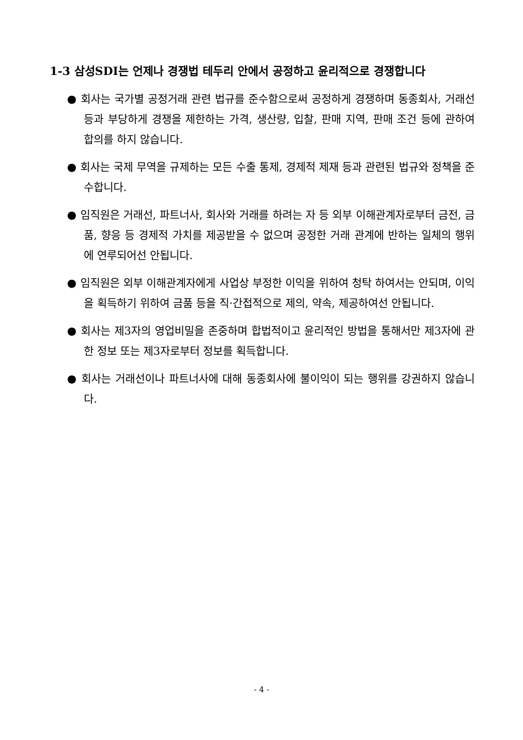1-3 삼성SDI는 언제나 경쟁법 테두리 안에서 공정하고 윤리적으로 경쟁합니다
● 회사는 국가별 공정거래 관련 법규를 준수함으로써 공정하게 경쟁하며 동종회사, 거래선 등과 부당하게 경쟁을 제한하는 가격, 생산량, 입찰, 판매 지역, 판매 조건 등에 관하여 합의를 하지 않습니다.
● 회사는 국제 무역을 규제하는 모든 수출 통제, 경제적 제재 등과 관련된 법규와 정책을 준수합니다.
● 임직원은 거래선, 파트너사, 회사와 거래를 하려는 자 등 외부 이해관계자로부터 금전, 금품, 향응 등 경제적 가치를 제공받을 수 없으며 공정한 거래 관계에 반하는 일체의 행위에 연루되어선 안됩니다.
● 임직원은 외부 이해관계자에게 사업상 부정한 이익을 위하여 청탁 하여서는 안되며, 이익을 획득하기 위하여 금품 등을 직·간접적으로 제의, 약속, 제공하여선 안됩니다.
● 회사는 제3자의 영업비밀을 존중하며 합법적이고 윤리적인 방법을 통해서만 제3자에 관한 정보 또는 제3자로부터 정보를 획득합니다.
● 회사는 거래선이나 파트너사에 대해 동종회사에 불이익이 되는 행위를 강권하지 않습니다.
- 4 -